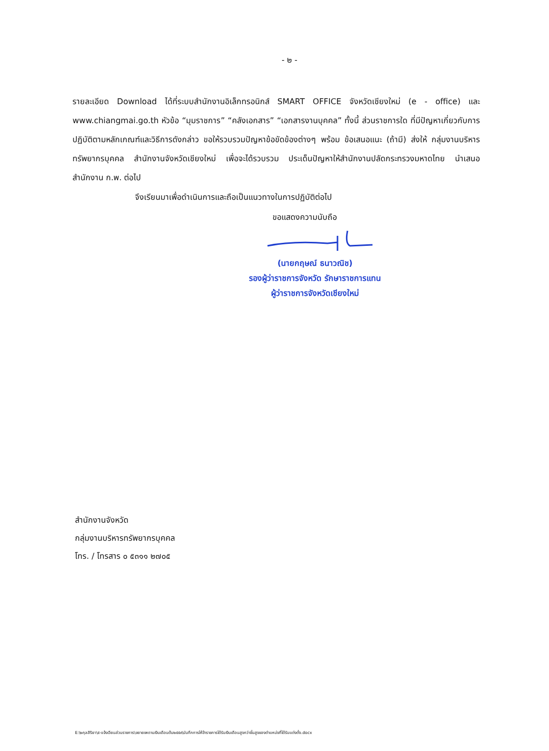- ๒ -
รายละเอียด Download ได้ที่ระบบสำนักงานอิเล็กทรอนิกส์ SMART OFFICE จังหวัดเชียงใหม่ (e - office) และ www.chiangmai.go.th หัวข้อ “มุมราชการ” “คลังเอกสาร” “เอกสารงานบุคคล” ทั้งนี้ ส่วนราชการใด ที่มีปัญหาเกี่ยวกับการปฏิบัติตามหลักเกณฑ์และวิธีการดังกล่าว ขอให้รวบรวมปัญหาข้อขัดข้องต่างๆ พร้อม ข้อเสนอแนะ (ถ้ามี) ส่งให้ กลุ่มงานบริหารทรัพยากรบุคคล สำนักงานจังหวัดเชียงใหม่ เพื่อจะได้รวบรวม ประเด็นปัญหาให้สำนักงานปลัดกระทรวงมหาดไทย นำเสนอสำนักงาน ก.พ. ต่อไป
จึงเรียนมาเพื่อดำเนินการและถือเป็นแนวทางในการปฏิบัติต่อไป
ขอแสดงความนับถือ
(นายกฤษณ์ ธนาวณิช)
รองผู้ว่าราชการจังหวัด รักษาราชการแทน
ผู้ว่าราชการจังหวัดเชียงใหม่
สำนักงานจังหวัด
กลุ่มงานบริหารทรัพยากรบุคคล
โทร. / โทรสาร ๐ ๕๓๑๑ ๒๗๐๕
E:\๒กุลสิริยา\๕-แจ้งเวียนส่วนราชการ\ขยายเพดานเงินเดือนต้น๒๕๕๙\บันทึกการให้ข้าราชการได้รับเงินเดือนสูงกว่าขั้นสูงของตำแหน่งที่ได้รับแต่งตั้ง.docx